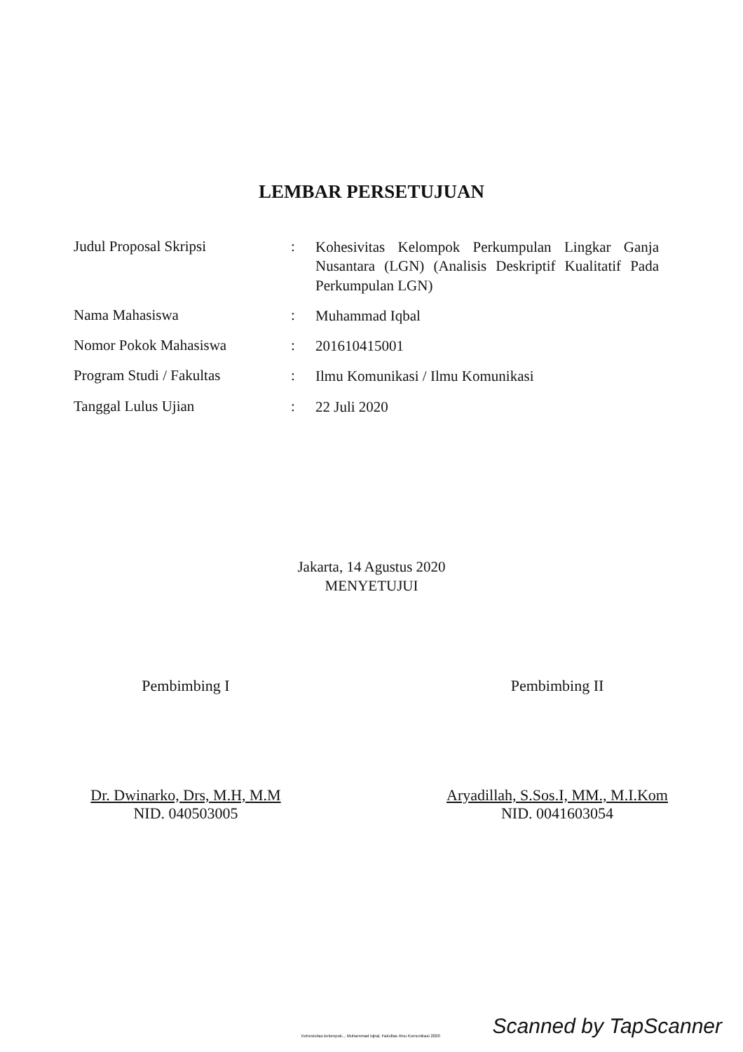LEMBAR PERSETUJUAN
| Judul Proposal Skripsi | : | Kohesivitas Kelompok Perkumpulan Lingkar Ganja Nusantara (LGN) (Analisis Deskriptif Kualitatif Pada Perkumpulan LGN) |
| Nama Mahasiswa | : | Muhammad Iqbal |
| Nomor Pokok Mahasiswa | : | 201610415001 |
| Program Studi / Fakultas | : | Ilmu Komunikasi / Ilmu Komunikasi |
| Tanggal Lulus Ujian | : | 22 Juli 2020 |
Jakarta, 14 Agustus 2020
MENYETUJUI
Pembimbing I
Dr. Dwinarko, Drs, M.H, M.M
NID. 040503005
Pembimbing II
Aryadillah, S.Sos.I, MM., M.I.Kom
NID. 0041603054
Kohesivitas kelompok.., Muhammad Iqbal, Fakultas Ilmu Komunikasi 2020 Scanned by TapScanner